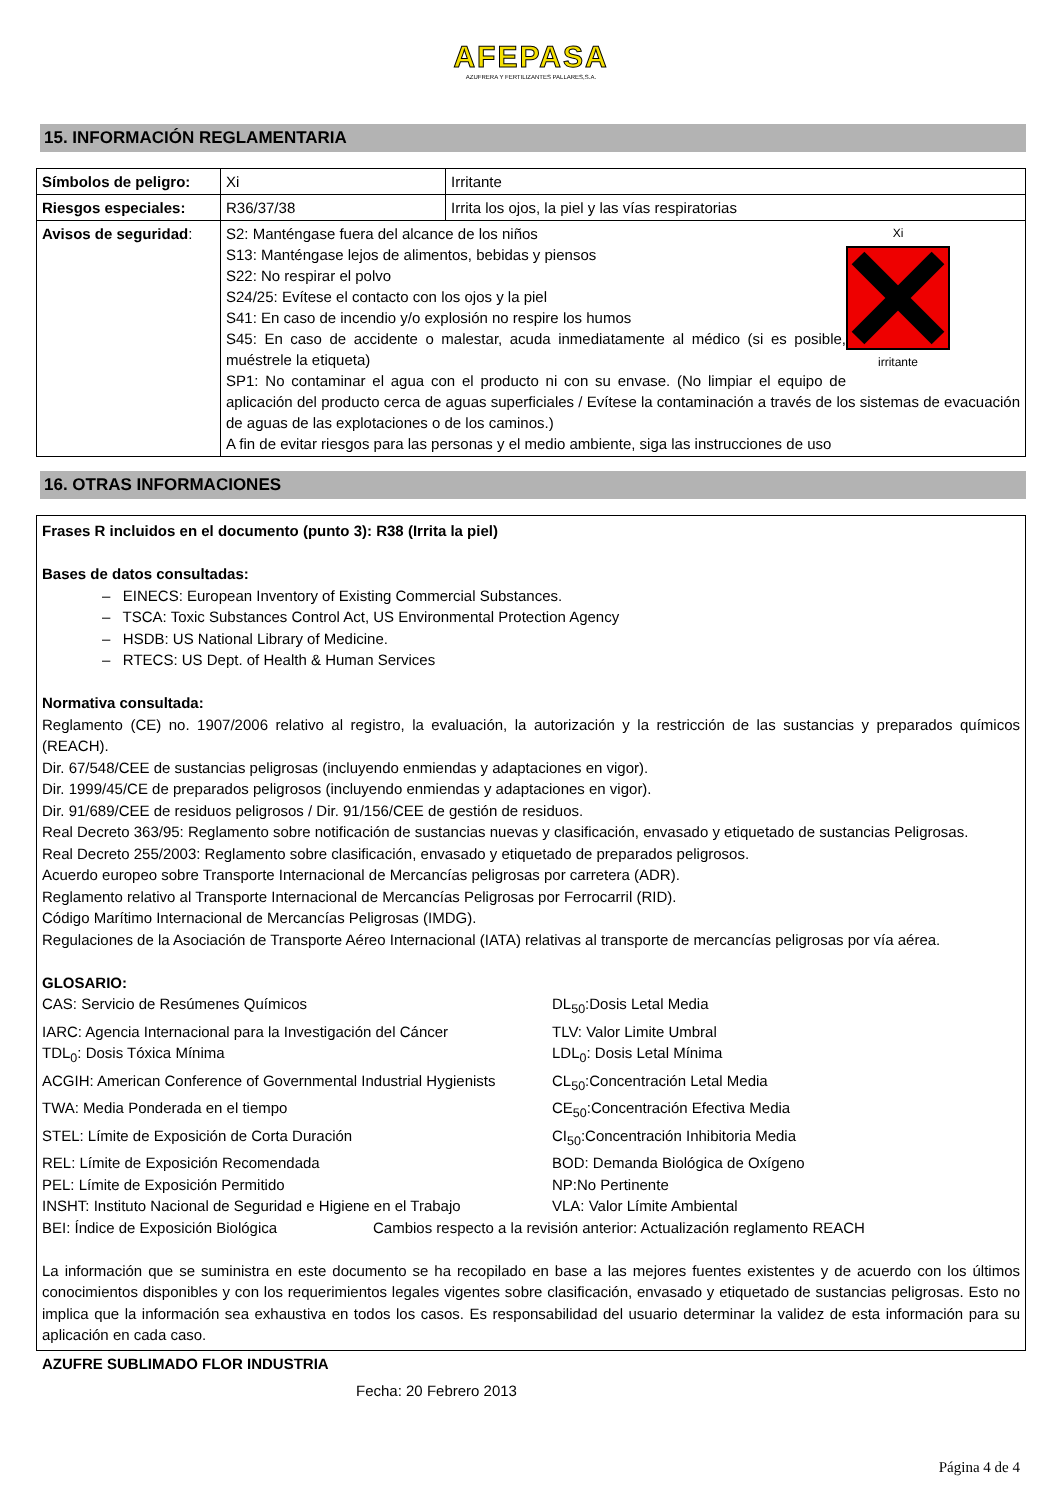AFEPASA
AZUFRERA Y FERTILIZANTES PALLARES,S.A.
15. INFORMACIÓN REGLAMENTARIA
| Símbolos de peligro: | Xi | Irritante |
| Riesgos especiales: | R36/37/38 | Irrita los ojos, la piel y las vías respiratorias |
| Avisos de seguridad : | Xi irritante S2: Manténgase fuera del alcance de los niños S13: Manténgase lejos de alimentos, bebidas y piensos S22: No respirar el polvo S24/25: Evítese el contacto con los ojos y la piel S41: En caso de incendio y/o explosión no respire los humos S45: En caso de accidente o malestar, acuda inmediatamente al médico (si es posible, muéstrele la etiqueta) SP1: No contaminar el agua con el producto ni con su envase. (No limpiar el equipo de aplicación del producto cerca de aguas superficiales / Evítese la contaminación a través de los sistemas de evacuación de aguas de las explotaciones o de los caminos.) A fin de evitar riesgos para las personas y el medio ambiente, siga las instrucciones de uso | |
16. OTRAS INFORMACIONES
Frases R incluidos en el documento (punto 3): R38 (Irrita la piel)
Bases de datos consultadas:
– EINECS: European Inventory of Existing Commercial Substances.
– TSCA: Toxic Substances Control Act, US Environmental Protection Agency
– HSDB: US National Library of Medicine.
– RTECS: US Dept. of Health & Human Services
Normativa consultada:
Reglamento (CE) no. 1907/2006 relativo al registro, la evaluación, la autorización y la restricción de las sustancias y preparados químicos (REACH).
Dir. 67/548/CEE de sustancias peligrosas (incluyendo enmiendas y adaptaciones en vigor).
Dir. 1999/45/CE de preparados peligrosos (incluyendo enmiendas y adaptaciones en vigor).
Dir. 91/689/CEE de residuos peligrosos / Dir. 91/156/CEE de gestión de residuos.
Real Decreto 363/95: Reglamento sobre notificación de sustancias nuevas y clasificación, envasado y etiquetado de sustancias Peligrosas.
Real Decreto 255/2003: Reglamento sobre clasificación, envasado y etiquetado de preparados peligrosos.
Acuerdo europeo sobre Transporte Internacional de Mercancías peligrosas por carretera (ADR).
Reglamento relativo al Transporte Internacional de Mercancías Peligrosas por Ferrocarril (RID).
Código Marítimo Internacional de Mercancías Peligrosas (IMDG).
Regulaciones de la Asociación de Transporte Aéreo Internacional (IATA) relativas al transporte de mercancías peligrosas por vía aérea.
GLOSARIO:
CAS: Servicio de Resúmenes Químicos
DL<sub>50</sub>:Dosis Letal Media
IARC: Agencia Internacional para la Investigación del Cáncer
TLV: Valor Limite Umbral
TDL<sub>0</sub>: Dosis Tóxica Mínima
LDL<sub>0</sub>: Dosis Letal Mínima
ACGIH: American Conference of Governmental Industrial Hygienists
CL<sub>50</sub>:Concentración Letal Media
TWA: Media Ponderada en el tiempo
CE<sub>50</sub>:Concentración Efectiva Media
STEL: Límite de Exposición de Corta Duración
CI<sub>50</sub>:Concentración Inhibitoria Media
REL: Límite de Exposición Recomendada
BOD: Demanda Biológica de Oxígeno
PEL: Límite de Exposición Permitido
NP:No Pertinente
INSHT: Instituto Nacional de Seguridad e Higiene en el Trabajo
VLA: Valor Límite Ambiental
BEI: Índice de Exposición Biológica Cambios respecto a la revisión anterior: Actualización reglamento REACH
La información que se suministra en este documento se ha recopilado en base a las mejores fuentes existentes y de acuerdo con los últimos conocimientos disponibles y con los requerimientos legales vigentes sobre clasificación, envasado y etiquetado de sustancias peligrosas. Esto no implica que la información sea exhaustiva en todos los casos. Es responsabilidad del usuario determinar la validez de esta información para su aplicación en cada caso.
AZUFRE SUBLIMADO FLOR INDUSTRIA
Fecha: 20 Febrero 2013
Página 4 de 4